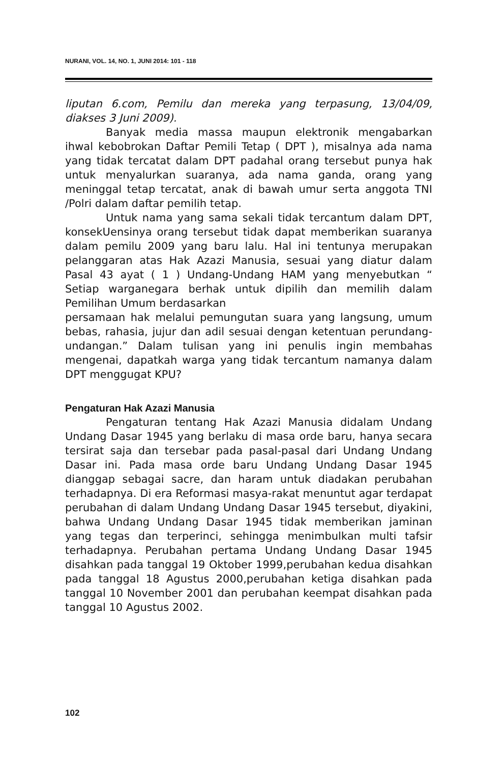NURANI, VOL. 14, NO. 1, JUNI 2014: 101 - 118
liputan 6.com, Pemilu dan mereka yang terpasung, 13/04/09, diakses 3 Juni 2009).
Banyak media massa maupun elektronik mengabarkan ihwal kebobrokan Daftar Pemili Tetap ( DPT ), misalnya ada nama yang tidak tercatat dalam DPT padahal orang tersebut punya hak untuk menyalurkan suaranya, ada nama ganda, orang yang meninggal tetap tercatat, anak di bawah umur serta anggota TNI /Polri dalam daftar pemilih tetap.
Untuk nama yang sama sekali tidak tercantum dalam DPT, konsekUensinya orang tersebut tidak dapat memberikan suaranya dalam pemilu 2009 yang baru lalu. Hal ini tentunya merupakan pelanggaran atas Hak Azazi Manusia, sesuai yang diatur dalam Pasal 43 ayat ( 1 ) Undang-Undang HAM yang menyebutkan “ Setiap warganegara berhak untuk dipilih dan memilih dalam Pemilihan Umum berdasarkan
persamaan hak melalui pemungutan suara yang langsung, umum bebas, rahasia, jujur dan adil sesuai dengan ketentuan perundang-undangan.” Dalam tulisan yang ini penulis ingin membahas mengenai, dapatkah warga yang tidak tercantum namanya dalam DPT menggugat KPU?
Pengaturan Hak Azazi Manusia
Pengaturan tentang Hak Azazi Manusia didalam Undang Undang Dasar 1945 yang berlaku di masa orde baru, hanya secara tersirat saja dan tersebar pada pasal-pasal dari Undang Undang Dasar ini. Pada masa orde baru Undang Undang Dasar 1945 dianggap sebagai sacre, dan haram untuk diadakan perubahan terhadapnya. Di era Reformasi masya-rakat menuntut agar terdapat perubahan di dalam Undang Undang Dasar 1945 tersebut, diyakini, bahwa Undang Undang Dasar 1945 tidak memberikan jaminan yang tegas dan terperinci, sehingga menimbulkan multi tafsir terhadapnya. Perubahan pertama Undang Undang Dasar 1945 disahkan pada tanggal 19 Oktober 1999,perubahan kedua disahkan pada tanggal 18 Agustus 2000,perubahan ketiga disahkan pada tanggal 10 November 2001 dan perubahan keempat disahkan pada tanggal 10 Agustus 2002.
102